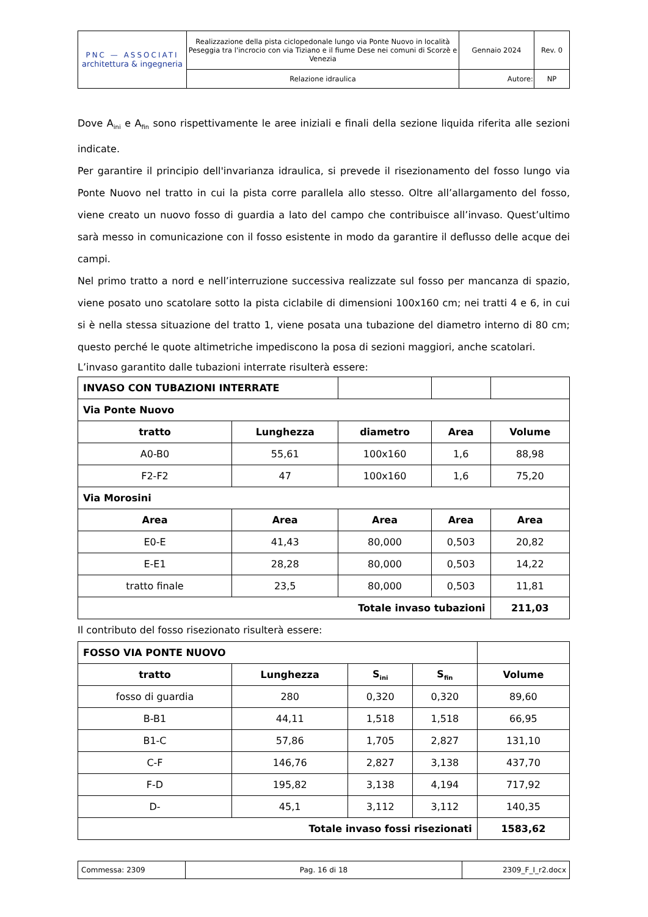| PNC — ASSOCIATI architettura & ingegneria | Realizzazione della pista ciclopedonale lungo via Ponte Nuovo in località Peseggia tra l'incrocio con via Tiziano e il fiume Dese nei comuni di Scorzè e Venezia | Gennaio 2024 | Rev. 0 |
| | Relazione idraulica | Autore: | NP |
Dove A<sub>ini</sub> e A<sub>fin</sub> sono rispettivamente le aree iniziali e finali della sezione liquida riferita alle sezioni indicate.
Per garantire il principio dell'invarianza idraulica, si prevede il risezionamento del fosso lungo via Ponte Nuovo nel tratto in cui la pista corre parallela allo stesso. Oltre all’allargamento del fosso, viene creato un nuovo fosso di guardia a lato del campo che contribuisce all’invaso. Quest’ultimo sarà messo in comunicazione con il fosso esistente in modo da garantire il deflusso delle acque dei campi.
Nel primo tratto a nord e nell’interruzione successiva realizzate sul fosso per mancanza di spazio, viene posato uno scatolare sotto la pista ciclabile di dimensioni 100x160 cm; nei tratti 4 e 6, in cui si è nella stessa situazione del tratto 1, viene posata una tubazione del diametro interno di 80 cm; questo perché le quote altimetriche impediscono la posa di sezioni maggiori, anche scatolari.
L’invaso garantito dalle tubazioni interrate risulterà essere:
| INVASO CON TUBAZIONI INTERRATE | | | | |
| Via Ponte Nuovo | | | | |
| tratto | Lunghezza | diametro | Area | Volume |
| A0-B0 | 55,61 | 100x160 | 1,6 | 88,98 |
| F2-F2 | 47 | 100x160 | 1,6 | 75,20 |
| Via Morosini | | | | |
| Area | Area | Area | Area | Area |
| E0-E | 41,43 | 80,000 | 0,503 | 20,82 |
| E-E1 | 28,28 | 80,000 | 0,503 | 14,22 |
| tratto finale | 23,5 | 80,000 | 0,503 | 11,81 |
| Totale invaso tubazioni | | | | 211,03 |
Il contributo del fosso risezionato risulterà essere:
| FOSSO VIA PONTE NUOVO | | | | |
| tratto | Lunghezza | S<sub>ini</sub> | S<sub>fin</sub> | Volume |
| fosso di guardia | 280 | 0,320 | 0,320 | 89,60 |
| B-B1 | 44,11 | 1,518 | 1,518 | 66,95 |
| B1-C | 57,86 | 1,705 | 2,827 | 131,10 |
| C-F | 146,76 | 2,827 | 3,138 | 437,70 |
| F-D | 195,82 | 3,138 | 4,194 | 717,92 |
| D- | 45,1 | 3,112 | 3,112 | 140,35 |
| Totale invaso fossi risezionati | | | | 1583,62 |
| Commessa: 2309 | Pag. 16 di 18 | 2309_F_I_r2.docx |